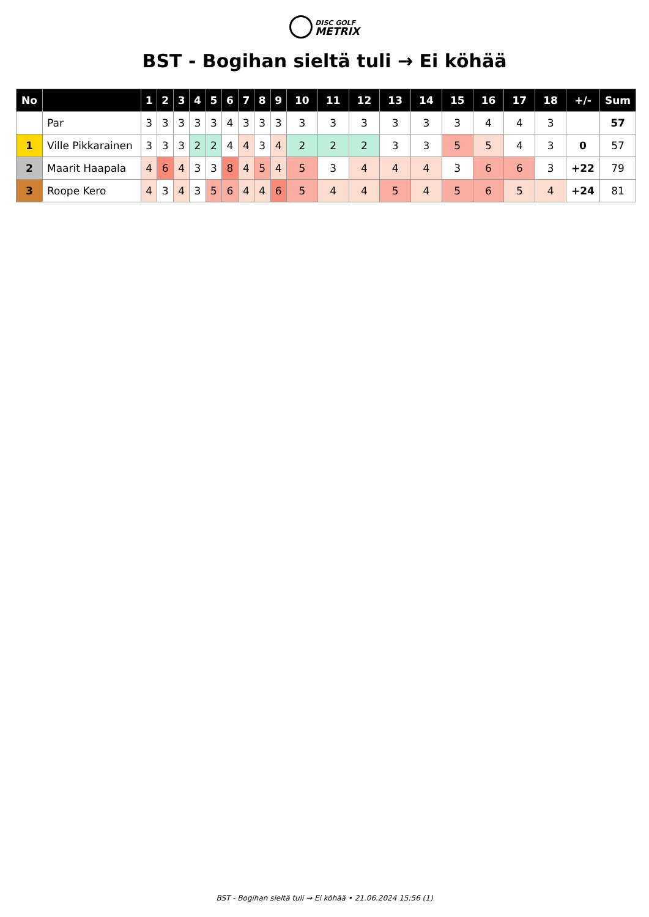DISC GOLF
METRIX
BST - Bogihan sieltä tuli → Ei köhää
| No | | 1 | 2 | 3 | 4 | 5 | 6 | 7 | 8 | 9 | 10 | 11 | 12 | 13 | 14 | 15 | 16 | 17 | 18 | +/- | Sum |
| --- | --- | --- | --- | --- | --- | --- | --- | --- | --- | --- | --- | --- | --- | --- | --- | --- | --- | --- | --- | --- | --- |
| | Par | 3 | 3 | 3 | 3 | 3 | 4 | 3 | 3 | 3 | 3 | 3 | 3 | 3 | 3 | 3 | 4 | 4 | 3 | | 57 |
| 1 | Ville Pikkarainen | 3 | 3 | 3 | 2 | 2 | 4 | 4 | 3 | 4 | 2 | 2 | 2 | 3 | 3 | 5 | 5 | 4 | 3 | 0 | 57 |
| 2 | Maarit Haapala | 4 | 6 | 4 | 3 | 3 | 8 | 4 | 5 | 4 | 5 | 3 | 4 | 4 | 4 | 3 | 6 | 6 | 3 | +22 | 79 |
| 3 | Roope Kero | 4 | 3 | 4 | 3 | 5 | 6 | 4 | 4 | 6 | 5 | 4 | 4 | 5 | 4 | 5 | 6 | 5 | 4 | +24 | 81 |
BST - Bogihan sieltä tuli → Ei köhää • 21.06.2024 15:56 (1)